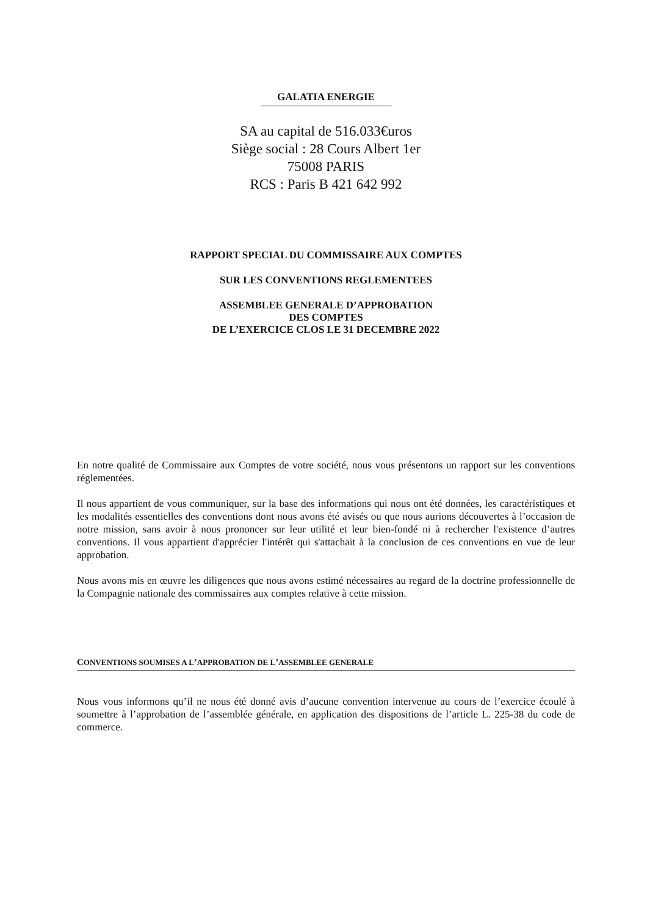GALATIA ENERGIE
SA au capital de 516.033€uros
Siège social : 28 Cours Albert 1er
75008 PARIS
RCS : Paris B 421 642 992
RAPPORT SPECIAL DU COMMISSAIRE AUX COMPTES
SUR LES CONVENTIONS REGLEMENTEES
ASSEMBLEE GENERALE D’APPROBATION
DES COMPTES
DE L’EXERCICE CLOS LE 31 DECEMBRE 2022
En notre qualité de Commissaire aux Comptes de votre société, nous vous présentons un rapport sur les conventions réglementées.
Il nous appartient de vous communiquer, sur la base des informations qui nous ont été données, les caractéristiques et les modalités essentielles des conventions dont nous avons été avisés ou que nous aurions découvertes à l’occasion de notre mission, sans avoir à nous prononcer sur leur utilité et leur bien-fondé ni à rechercher l'existence d’autres conventions. Il vous appartient d'apprécier l'intérêt qui s'attachait à la conclusion de ces conventions en vue de leur approbation.
Nous avons mis en œuvre les diligences que nous avons estimé nécessaires au regard de la doctrine professionnelle de la Compagnie nationale des commissaires aux comptes relative à cette mission.
CONVENTIONS SOUMISES A L’APPROBATION DE L’ASSEMBLEE GENERALE
Nous vous informons qu’il ne nous été donné avis d’aucune convention intervenue au cours de l’exercice écoulé à soumettre à l’approbation de l’assemblée générale, en application des dispositions de l’article L. 225-38 du code de commerce.